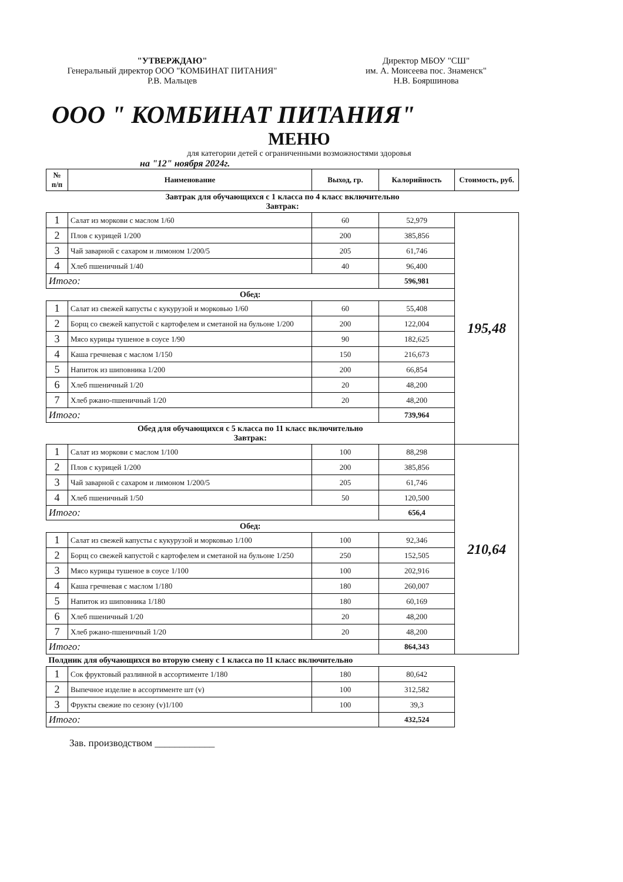"УТВЕРЖДАЮ"
Генеральный директор ООО "КОМБИНАТ ПИТАНИЯ"
Р.В. Мальцев
Директор МБОУ "СШ"
им. А. Моисеева пос. Знаменск"
Н.В. Бояршинова
ООО " КОМБИНАТ ПИТАНИЯ"
МЕНЮ
для категории детей с ограниченными возможностями здоровья
на "12" ноября 2024г.
| № п/п | Наименование | Выход, гр. | Калорийность | Стоимость, руб. |
| --- | --- | --- | --- | --- |
| Завтрак для обучающихся с 1 класса по 4 класс включительно Завтрак: | | | | |
| 1 | Салат из моркови с маслом 1/60 | 60 | 52,979 | 195,48 |
| 2 | Плов с курицей 1/200 | 200 | 385,856 | |
| 3 | Чай заварной с сахаром и лимоном 1/200/5 | 205 | 61,746 | |
| 4 | Хлеб пшеничный 1/40 | 40 | 96,400 | |
| Итого: | | | 596,981 | |
| Обед: | | | | |
| 1 | Салат из свежей капусты с кукурузой и морковью 1/60 | 60 | 55,408 | |
| 2 | Борщ со свежей капустой с картофелем и сметаной на бульоне 1/200 | 200 | 122,004 | |
| 3 | Мясо курицы тушеное в соусе 1/90 | 90 | 182,625 | |
| 4 | Каша гречневая с маслом 1/150 | 150 | 216,673 | |
| 5 | Напиток из шиповника 1/200 | 200 | 66,854 | |
| 6 | Хлеб пшеничный 1/20 | 20 | 48,200 | |
| 7 | Хлеб ржано-пшеничный 1/20 | 20 | 48,200 | |
| Итого: | | | 739,964 | |
| Обед для обучающихся с 5 класса по 11 класс включительно Завтрак: | | | | |
| 1 | Салат из моркови с маслом 1/100 | 100 | 88,298 | 210,64 |
| 2 | Плов с курицей 1/200 | 200 | 385,856 | |
| 3 | Чай заварной с сахаром и лимоном 1/200/5 | 205 | 61,746 | |
| 4 | Хлеб пшеничный 1/50 | 50 | 120,500 | |
| Итого: | | | 656,4 | |
| Обед: | | | | |
| 1 | Салат из свежей капусты с кукурузой и морковью 1/100 | 100 | 92,346 | |
| 2 | Борщ со свежей капустой с картофелем и сметаной на бульоне 1/250 | 250 | 152,505 | |
| 3 | Мясо курицы тушеное в соусе 1/100 | 100 | 202,916 | |
| 4 | Каша гречневая с маслом 1/180 | 180 | 260,007 | |
| 5 | Напиток из шиповника 1/180 | 180 | 60,169 | |
| 6 | Хлеб пшеничный 1/20 | 20 | 48,200 | |
| 7 | Хлеб ржано-пшеничный 1/20 | 20 | 48,200 | |
| Итого: | | | 864,343 | |
| Полдник для обучающихся во вторую смену с 1 класса по 11 класс включительно | | | | |
| 1 | Сок фруктовый разливной в ассортименте 1/180 | 180 | 80,642 | |
| 2 | Выпечное изделие в ассортименте шт (v) | 100 | 312,582 | |
| 3 | Фрукты свежие по сезону (v)1/100 | 100 | 39,3 | |
| Итого: | | | 432,524 | |
Зав. производством ____________